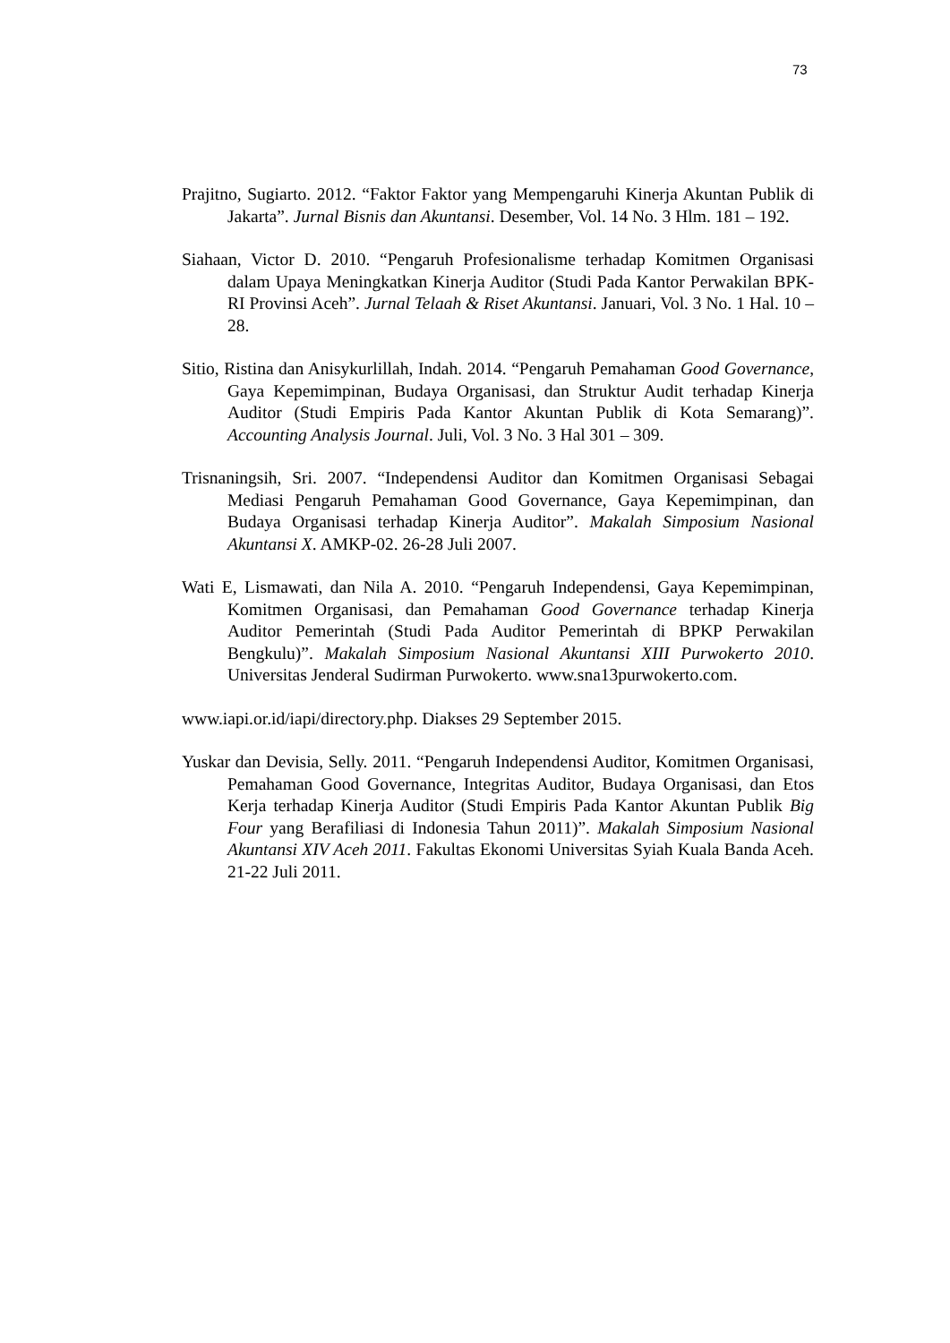73
Prajitno, Sugiarto. 2012. “Faktor Faktor yang Mempengaruhi Kinerja Akuntan Publik di Jakarta”. Jurnal Bisnis dan Akuntansi. Desember, Vol. 14 No. 3 Hlm. 181 – 192.
Siahaan, Victor D. 2010. “Pengaruh Profesionalisme terhadap Komitmen Organisasi dalam Upaya Meningkatkan Kinerja Auditor (Studi Pada Kantor Perwakilan BPK- RI Provinsi Aceh”. Jurnal Telaah & Riset Akuntansi. Januari, Vol. 3 No. 1 Hal. 10 – 28.
Sitio, Ristina dan Anisykurlillah, Indah. 2014. “Pengaruh Pemahaman Good Governance, Gaya Kepemimpinan, Budaya Organisasi, dan Struktur Audit terhadap Kinerja Auditor (Studi Empiris Pada Kantor Akuntan Publik di Kota Semarang)”. Accounting Analysis Journal. Juli, Vol. 3 No. 3 Hal 301 – 309.
Trisnaningsih, Sri. 2007. “Independensi Auditor dan Komitmen Organisasi Sebagai Mediasi Pengaruh Pemahaman Good Governance, Gaya Kepemimpinan, dan Budaya Organisasi terhadap Kinerja Auditor”. Makalah Simposium Nasional Akuntansi X. AMKP-02. 26-28 Juli 2007.
Wati E, Lismawati, dan Nila A. 2010. “Pengaruh Independensi, Gaya Kepemimpinan, Komitmen Organisasi, dan Pemahaman Good Governance terhadap Kinerja Auditor Pemerintah (Studi Pada Auditor Pemerintah di BPKP Perwakilan Bengkulu)”. Makalah Simposium Nasional Akuntansi XIII Purwokerto 2010. Universitas Jenderal Sudirman Purwokerto. www.sna13purwokerto.com.
www.iapi.or.id/iapi/directory.php. Diakses 29 September 2015.
Yuskar dan Devisia, Selly. 2011. “Pengaruh Independensi Auditor, Komitmen Organisasi, Pemahaman Good Governance, Integritas Auditor, Budaya Organisasi, dan Etos Kerja terhadap Kinerja Auditor (Studi Empiris Pada Kantor Akuntan Publik Big Four yang Berafiliasi di Indonesia Tahun 2011)”. Makalah Simposium Nasional Akuntansi XIV Aceh 2011. Fakultas Ekonomi Universitas Syiah Kuala Banda Aceh. 21-22 Juli 2011.